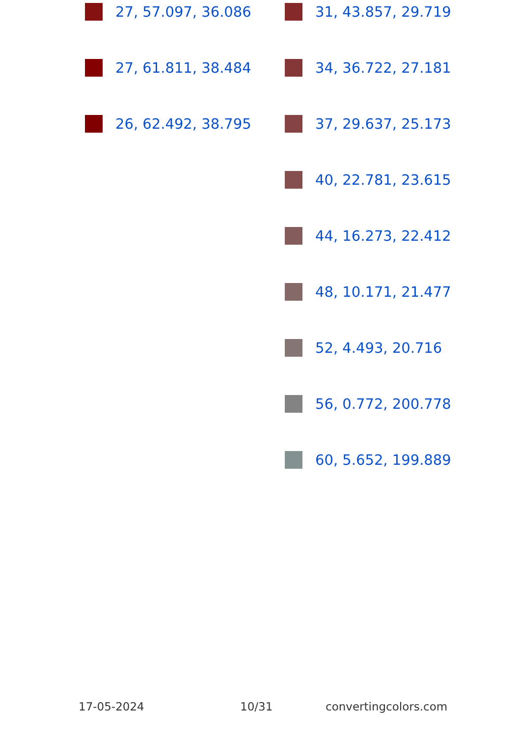27, 57.097, 36.086
27, 61.811, 38.484
26, 62.492, 38.795
31, 43.857, 29.719
34, 36.722, 27.181
37, 29.637, 25.173
40, 22.781, 23.615
44, 16.273, 22.412
48, 10.171, 21.477
52, 4.493, 20.716
56, 0.772, 200.778
60, 5.652, 199.889
17-05-2024 10/31 convertingcolors.com